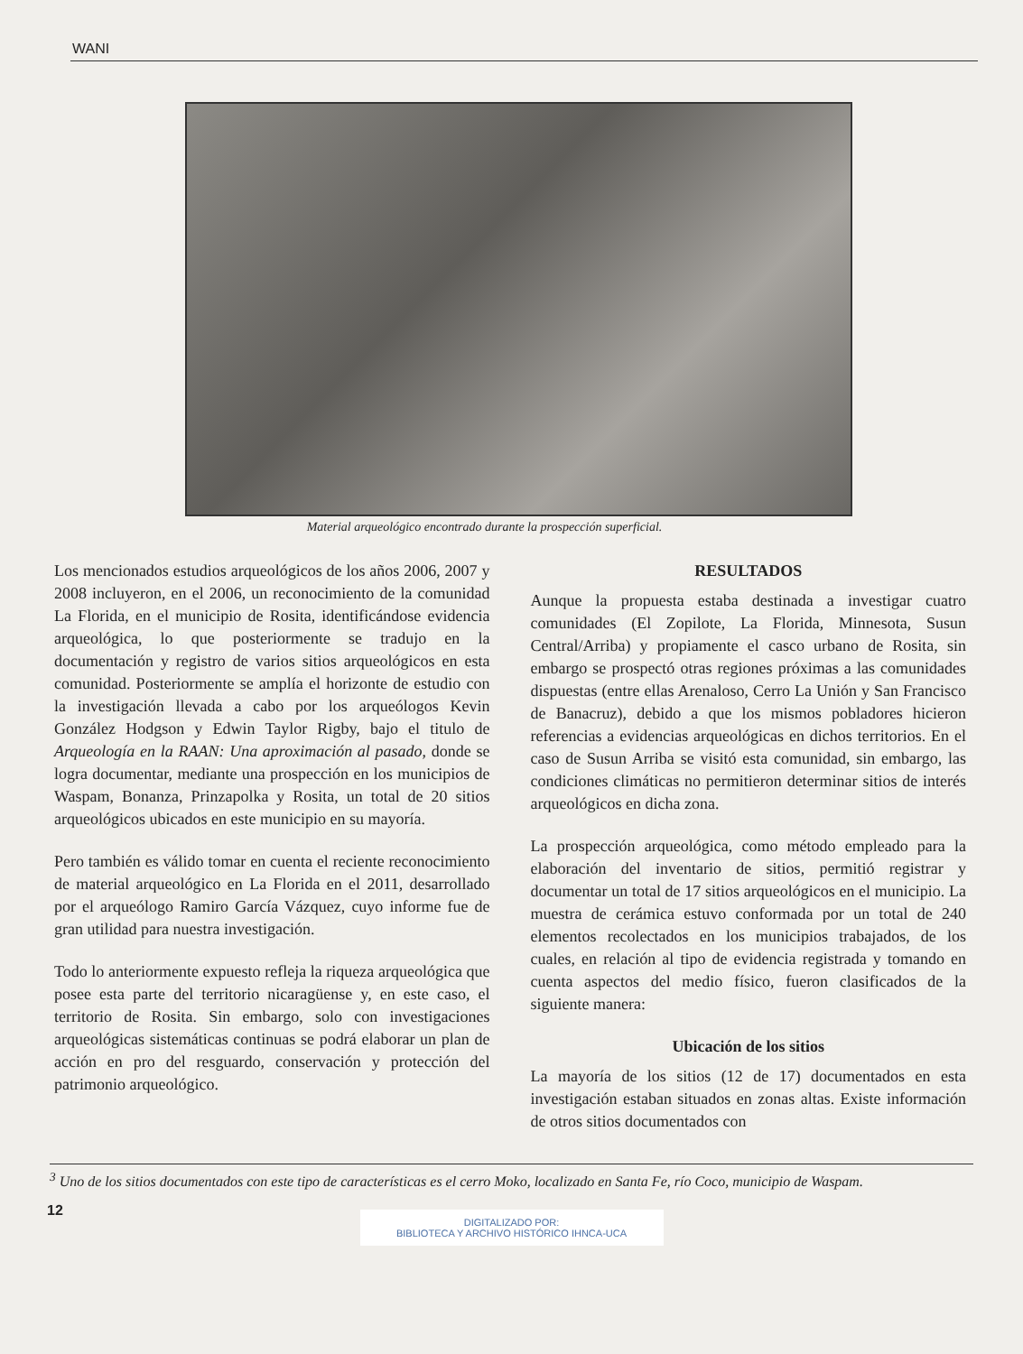WANI
Material arqueológico encontrado durante la prospección superficial.
Los mencionados estudios arqueológicos de los años 2006, 2007 y 2008 incluyeron, en el 2006, un reconocimiento de la comunidad La Florida, en el municipio de Rosita, identificándose evidencia arqueológica, lo que posteriormente se tradujo en la documentación y registro de varios sitios arqueológicos en esta comunidad. Posteriormente se amplía el horizonte de estudio con la investigación llevada a cabo por los arqueólogos Kevin González Hodgson y Edwin Taylor Rigby, bajo el titulo de Arqueología en la RAAN: Una aproximación al pasado, donde se logra documentar, mediante una prospección en los municipios de Waspam, Bonanza, Prinzapolka y Rosita, un total de 20 sitios arqueológicos ubicados en este municipio en su mayoría.
Pero también es válido tomar en cuenta el reciente reconocimiento de material arqueológico en La Florida en el 2011, desarrollado por el arqueólogo Ramiro García Vázquez, cuyo informe fue de gran utilidad para nuestra investigación.
Todo lo anteriormente expuesto refleja la riqueza arqueológica que posee esta parte del territorio nicaragüense y, en este caso, el territorio de Rosita. Sin embargo, solo con investigaciones arqueológicas sistemáticas continuas se podrá elaborar un plan de acción en pro del resguardo, conservación y protección del patrimonio arqueológico.
RESULTADOS
Aunque la propuesta estaba destinada a investigar cuatro comunidades (El Zopilote, La Florida, Minnesota, Susun Central/Arriba) y propiamente el casco urbano de Rosita, sin embargo se prospectó otras regiones próximas a las comunidades dispuestas (entre ellas Arenaloso, Cerro La Unión y San Francisco de Banacruz), debido a que los mismos pobladores hicieron referencias a evidencias arqueológicas en dichos territorios. En el caso de Susun Arriba se visitó esta comunidad, sin embargo, las condiciones climáticas no permitieron determinar sitios de interés arqueológicos en dicha zona.
La prospección arqueológica, como método empleado para la elaboración del inventario de sitios, permitió registrar y documentar un total de 17 sitios arqueológicos en el municipio. La muestra de cerámica estuvo conformada por un total de 240 elementos recolectados en los municipios trabajados, de los cuales, en relación al tipo de evidencia registrada y tomando en cuenta aspectos del medio físico, fueron clasificados de la siguiente manera:
Ubicación de los sitios
La mayoría de los sitios (12 de 17) documentados en esta investigación estaban situados en zonas altas. Existe información de otros sitios documentados con
<sup>3</sup> Uno de los sitios documentados con este tipo de características es el cerro Moko, localizado en Santa Fe, río Coco, municipio de Waspam.
12
DIGITALIZADO POR:
BIBLIOTECA Y ARCHIVO HISTÓRICO IHNCA-UCA